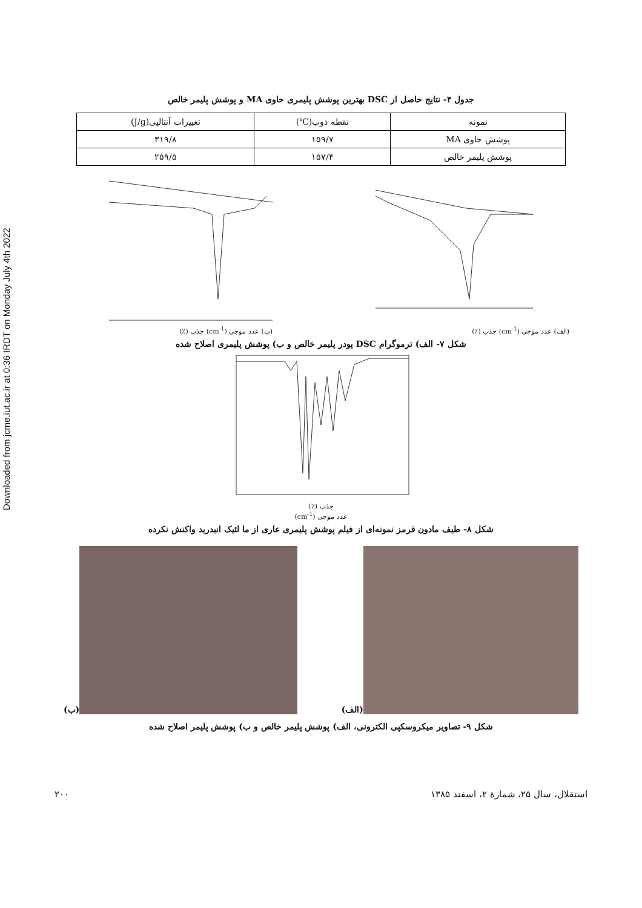Downloaded from jcme.iut.ac.ir at 0:36 IRDT on Monday July 4th 2022
جدول ۴- نتایج حاصل از DSC بهترین پوشش پلیمری حاوی MA و پوشش پلیمر خالص
| نمونه | نقطه ذوب(℃) | تغییرات آنتالپی(J/g) |
| پوشش حاوی MA | ۱۵۹/۷ | ۳۱۹/۸ |
| پوشش پلیمر خالص | ۱۵۷/۴ | ۲۵۹/۵ |
(الف) عدد موجی (cm<sup>-1</sup>) جذب (٪) (ب) عدد موجی (cm<sup>-1</sup>) جذب (٪)
شکل ۷- الف) ترموگرام DSC پودر پلیمر خالص و ب) پوشش پلیمری اصلاح شده
جذب (٪)
عدد موجی (cm<sup>-1</sup>)
شکل ۸- طیف مادون قرمز نمونه‌ای از فیلم پوشش پلیمری عاری از ما لئیک انیدرید واکنش نکرده
(الف)
(ب)
شکل ۹- تصاویر میکروسکپی الکترونی، الف) پوشش پلیمر خالص و ب) پوشش پلیمر اصلاح شده
استقلال، سال ۲۵، شمارهٔ ۲، اسفند ۱۳۸۵ ۲۰۰